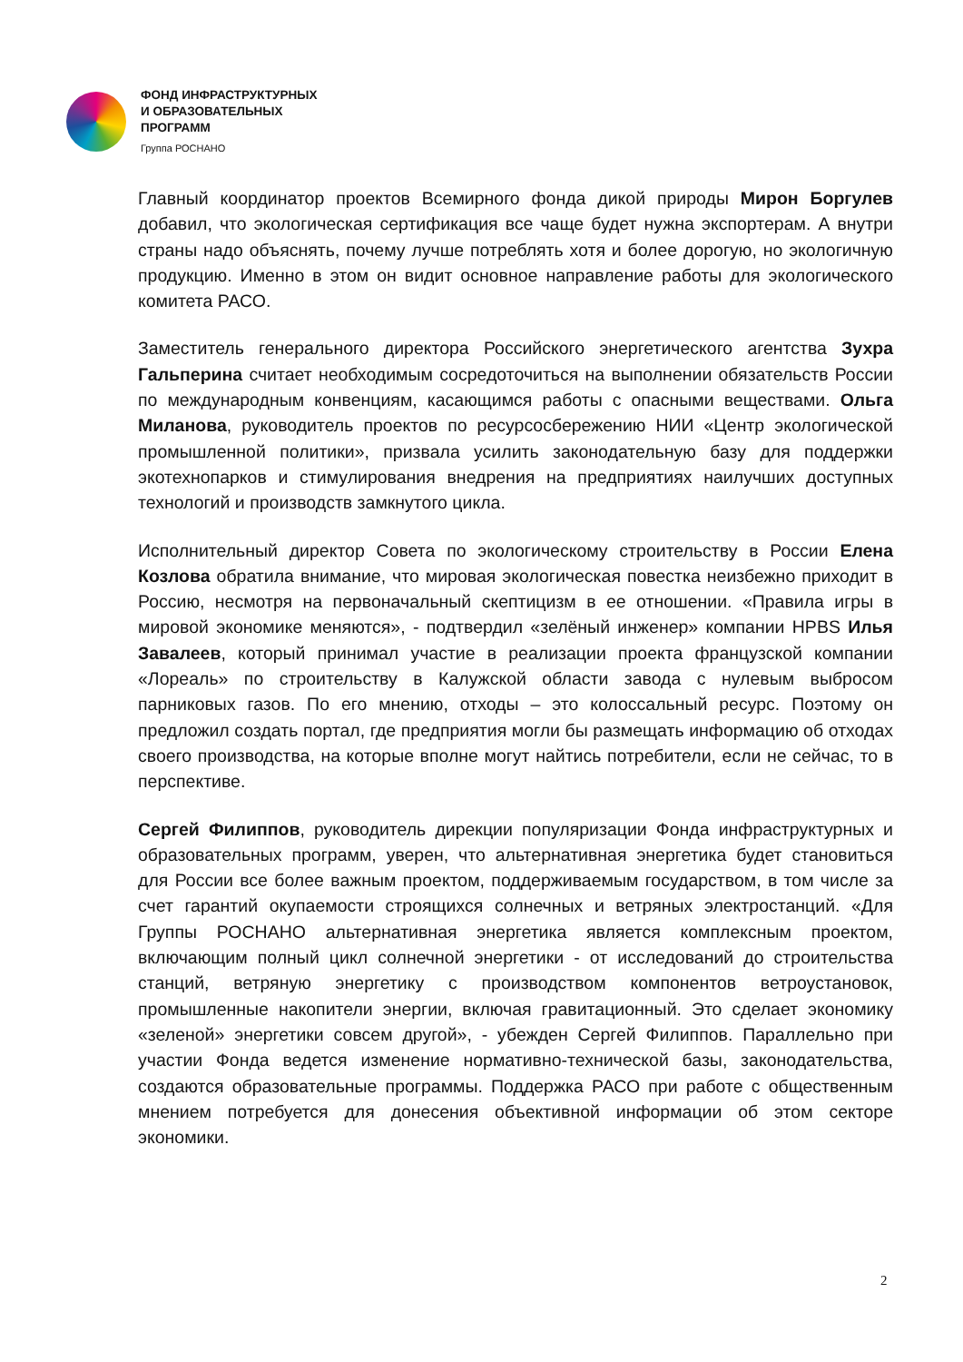ФОНД ИНФРАСТРУКТУРНЫХ
И ОБРАЗОВАТЕЛЬНЫХ
ПРОГРАММ
Группа РОСНАНО
Главный координатор проектов Всемирного фонда дикой природы Мирон Боргулев добавил, что экологическая сертификация все чаще будет нужна экспортерам. А внутри страны надо объяснять, почему лучше потреблять хотя и более дорогую, но экологичную продукцию. Именно в этом он видит основное направление работы для экологического комитета РАСО.
Заместитель генерального директора Российского энергетического агентства Зухра Гальперина считает необходимым сосредоточиться на выполнении обязательств России по международным конвенциям, касающимся работы с опасными веществами. Ольга Миланова, руководитель проектов по ресурсосбережению НИИ «Центр экологической промышленной политики», призвала усилить законодательную базу для поддержки экотехнопарков и стимулирования внедрения на предприятиях наилучших доступных технологий и производств замкнутого цикла.
Исполнительный директор Совета по экологическому строительству в России Елена Козлова обратила внимание, что мировая экологическая повестка неизбежно приходит в Россию, несмотря на первоначальный скептицизм в ее отношении. «Правила игры в мировой экономике меняются», - подтвердил «зелёный инженер» компании HPBS Илья Завалеев, который принимал участие в реализации проекта французской компании «Лореаль» по строительству в Калужской области завода с нулевым выбросом парниковых газов. По его мнению, отходы – это колоссальный ресурс. Поэтому он предложил создать портал, где предприятия могли бы размещать информацию об отходах своего производства, на которые вполне могут найтись потребители, если не сейчас, то в перспективе.
Сергей Филиппов, руководитель дирекции популяризации Фонда инфраструктурных и образовательных программ, уверен, что альтернативная энергетика будет становиться для России все более важным проектом, поддерживаемым государством, в том числе за счет гарантий окупаемости строящихся солнечных и ветряных электростанций. «Для Группы РОСНАНО альтернативная энергетика является комплексным проектом, включающим полный цикл солнечной энергетики - от исследований до строительства станций, ветряную энергетику с производством компонентов ветроустановок, промышленные накопители энергии, включая гравитационный. Это сделает экономику «зеленой» энергетики совсем другой», - убежден Сергей Филиппов. Параллельно при участии Фонда ведется изменение нормативно-технической базы, законодательства, создаются образовательные программы. Поддержка РАСО при работе с общественным мнением потребуется для донесения объективной информации об этом секторе экономики.
2